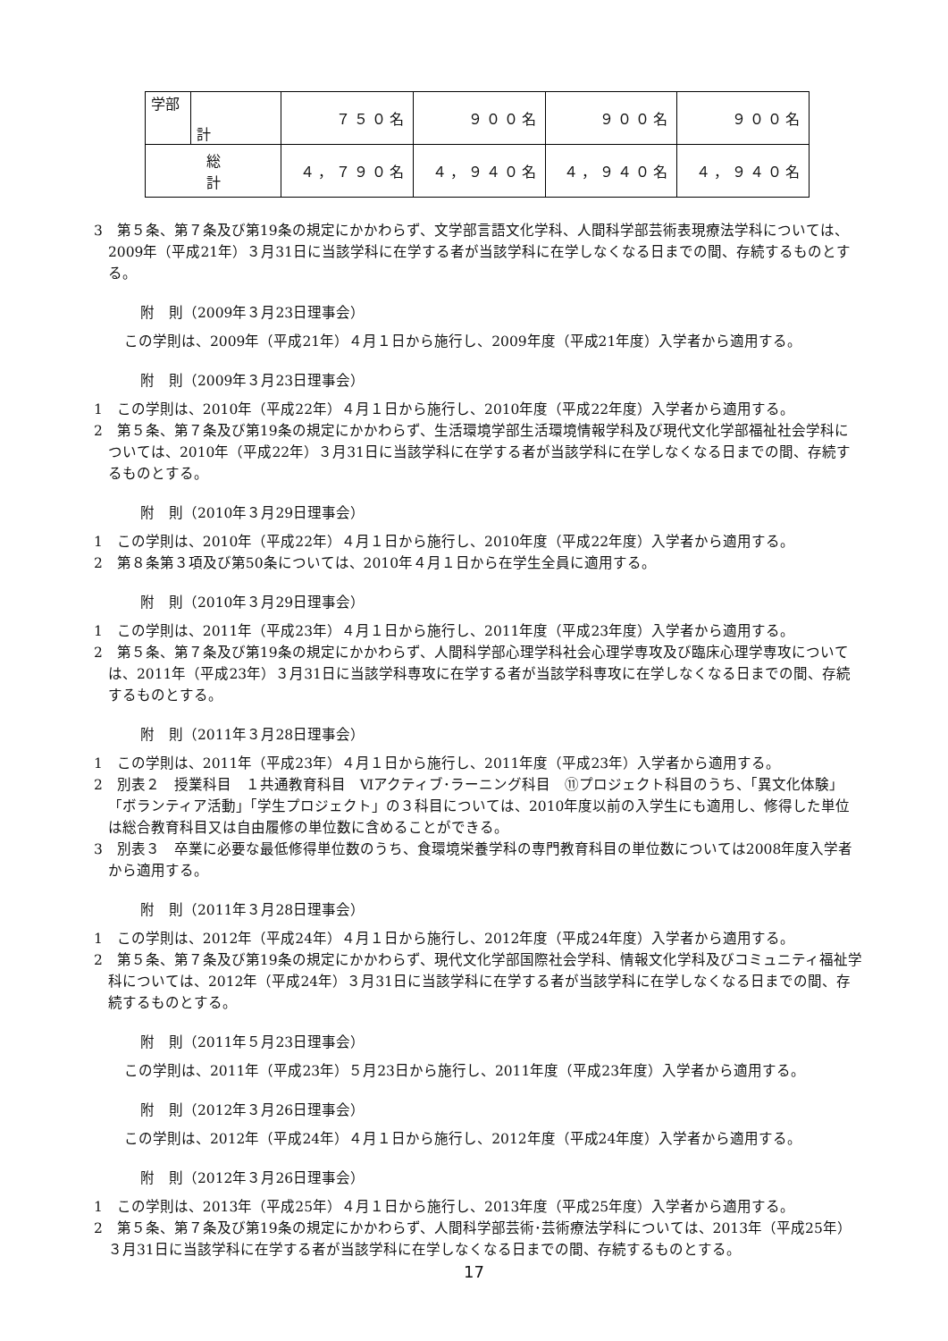| 学部 | 計 | ７５０名 | ９００名 | ９００名 | ９００名 |
| 総 計 | | ４，７９０名 | ４，９４０名 | ４，９４０名 | ４，９４０名 |
3　第５条、第７条及び第19条の規定にかかわらず、文学部言語文化学科、人間科学部芸術表現療法学科については、2009年（平成21年）３月31日に当該学科に在学する者が当該学科に在学しなくなる日までの間、存続するものとする。
附　則（2009年３月23日理事会）
この学則は、2009年（平成21年）４月１日から施行し、2009年度（平成21年度）入学者から適用する。
附　則（2009年３月23日理事会）
1　この学則は、2010年（平成22年）４月１日から施行し、2010年度（平成22年度）入学者から適用する。
2　第５条、第７条及び第19条の規定にかかわらず、生活環境学部生活環境情報学科及び現代文化学部福祉社会学科については、2010年（平成22年）３月31日に当該学科に在学する者が当該学科に在学しなくなる日までの間、存続するものとする。
附　則（2010年３月29日理事会）
1　この学則は、2010年（平成22年）４月１日から施行し、2010年度（平成22年度）入学者から適用する。
2　第８条第３項及び第50条については、2010年４月１日から在学生全員に適用する。
附　則（2010年３月29日理事会）
1　この学則は、2011年（平成23年）４月１日から施行し、2011年度（平成23年度）入学者から適用する。
2　第５条、第７条及び第19条の規定にかかわらず、人間科学部心理学科社会心理学専攻及び臨床心理学専攻については、2011年（平成23年）３月31日に当該学科専攻に在学する者が当該学科専攻に在学しなくなる日までの間、存続するものとする。
附　則（2011年３月28日理事会）
1　この学則は、2011年（平成23年）４月１日から施行し、2011年度（平成23年）入学者から適用する。
2　別表２　授業科目　１共通教育科目　Ⅵアクティブ･ラーニング科目　⑪プロジェクト科目のうち、「異文化体験」「ボランティア活動」「学生プロジェクト」の３科目については、2010年度以前の入学生にも適用し、修得した単位は総合教育科目又は自由履修の単位数に含めることができる。
3　別表３　卒業に必要な最低修得単位数のうち、食環境栄養学科の専門教育科目の単位数については2008年度入学者から適用する。
附　則（2011年３月28日理事会）
1　この学則は、2012年（平成24年）４月１日から施行し、2012年度（平成24年度）入学者から適用する。
2　第５条、第７条及び第19条の規定にかかわらず、現代文化学部国際社会学科、情報文化学科及びコミュニティ福祉学科については、2012年（平成24年）３月31日に当該学科に在学する者が当該学科に在学しなくなる日までの間、存続するものとする。
附　則（2011年５月23日理事会）
この学則は、2011年（平成23年）５月23日から施行し、2011年度（平成23年度）入学者から適用する。
附　則（2012年３月26日理事会）
この学則は、2012年（平成24年）４月１日から施行し、2012年度（平成24年度）入学者から適用する。
附　則（2012年３月26日理事会）
1　この学則は、2013年（平成25年）４月１日から施行し、2013年度（平成25年度）入学者から適用する。
2　第５条、第７条及び第19条の規定にかかわらず、人間科学部芸術･芸術療法学科については、2013年（平成25年）３月31日に当該学科に在学する者が当該学科に在学しなくなる日までの間、存続するものとする。
17